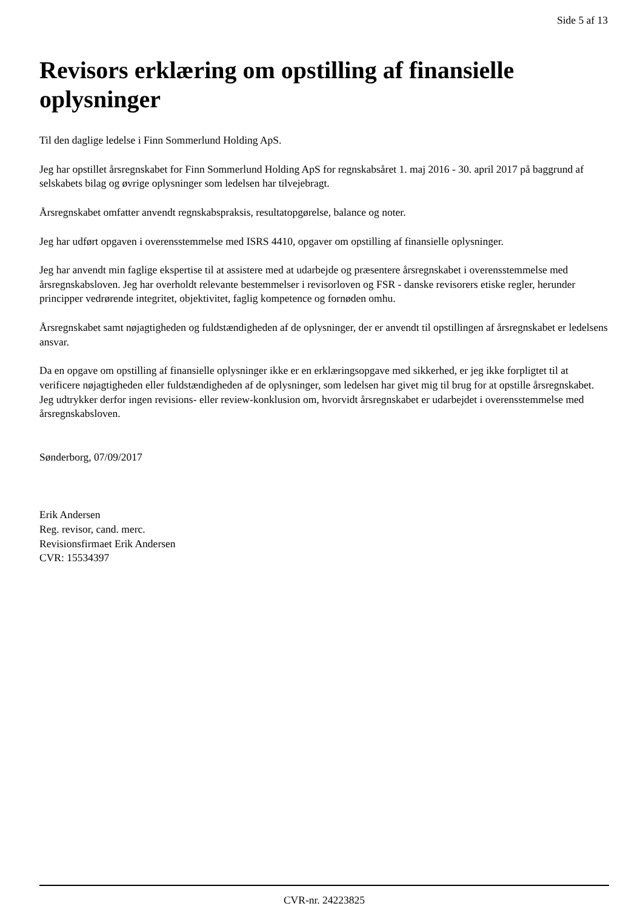Side 5 af 13
Revisors erklæring om opstilling af finansielle oplysninger
Til den daglige ledelse i Finn Sommerlund Holding ApS.
Jeg har opstillet årsregnskabet for Finn Sommerlund Holding ApS for regnskabsåret 1. maj 2016 - 30. april 2017 på baggrund af selskabets bilag og øvrige oplysninger som ledelsen har tilvejebragt.
Årsregnskabet omfatter anvendt regnskabspraksis, resultatopgørelse, balance og noter.
Jeg har udført opgaven i overensstemmelse med ISRS 4410, opgaver om opstilling af finansielle oplysninger.
Jeg har anvendt min faglige ekspertise til at assistere med at udarbejde og præsentere årsregnskabet i overensstemmelse med årsregnskabsloven. Jeg har overholdt relevante bestemmelser i revisorloven og FSR - danske revisorers etiske regler, herunder principper vedrørende integritet, objektivitet, faglig kompetence og fornøden omhu.
Årsregnskabet samt nøjagtigheden og fuldstændigheden af de oplysninger, der er anvendt til opstillingen af årsregnskabet er ledelsens ansvar.
Da en opgave om opstilling af finansielle oplysninger ikke er en erklæringsopgave med sikkerhed, er jeg ikke forpligtet til at verificere nøjagtigheden eller fuldstændigheden af de oplysninger, som ledelsen har givet mig til brug for at opstille årsregnskabet. Jeg udtrykker derfor ingen revisions- eller review-konklusion om, hvorvidt årsregnskabet er udarbejdet i overensstemmelse med årsregnskabsloven.
Sønderborg, 07/09/2017
Erik Andersen
Reg. revisor, cand. merc.
Revisionsfirmaet Erik Andersen
CVR: 15534397
CVR-nr. 24223825